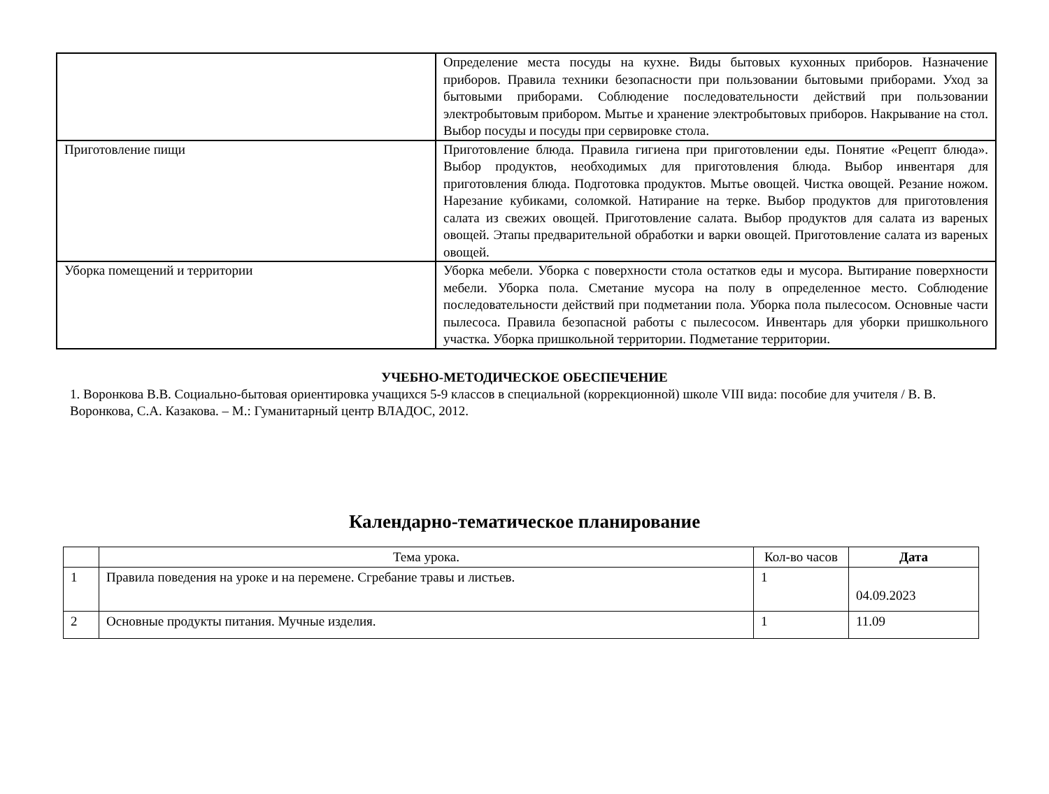| | Определение места посуды на кухне. Виды бытовых кухонных приборов. Назначение приборов. Правила техники безопасности при пользовании бытовыми приборами. Уход за бытовыми приборами. Соблюдение последовательности действий при пользовании электробытовым прибором. Мытье и хранение электробытовых приборов. Накрывание на стол. Выбор посуды и посуды при сервировке стола. |
| Приготовление пищи | Приготовление блюда. Правила гигиена при приготовлении еды. Понятие «Рецепт блюда». Выбор продуктов, необходимых для приготовления блюда. Выбор инвентаря для приготовления блюда. Подготовка продуктов. Мытье овощей. Чистка овощей. Резание ножом. Нарезание кубиками, соломкой. Натирание на терке. Выбор продуктов для приготовления салата из свежих овощей. Приготовление салата. Выбор продуктов для салата из вареных овощей. Этапы предварительной обработки и варки овощей. Приготовление салата из вареных овощей. |
| Уборка помещений и территории | Уборка мебели. Уборка с поверхности стола остатков еды и мусора. Вытирание поверхности мебели. Уборка пола. Сметание мусора на полу в определенное место. Соблюдение последовательности действий при подметании пола. Уборка пола пылесосом. Основные части пылесоса. Правила безопасной работы с пылесосом. Инвентарь для уборки пришкольного участка. Уборка пришкольной территории. Подметание территории. |
УЧЕБНО-МЕТОДИЧЕСКОЕ ОБЕСПЕЧЕНИЕ
1. Воронкова В.В. Социально-бытовая ориентировка учащихся 5-9 классов в специальной (коррекционной) школе VIII вида: пособие для учителя / В. В. Воронкова, С.А. Казакова. – М.: Гуманитарный центр ВЛАДОС, 2012.
Календарно-тематическое планирование
| | Тема урока. | Кол-во часов | Дата |
| --- | --- | --- | --- |
| 1 | Правила поведения на уроке и на перемене. Сгребание травы и листьев. | 1 | 04.09.2023 |
| 2 | Основные продукты питания. Мучные изделия. | 1 | 11.09 |